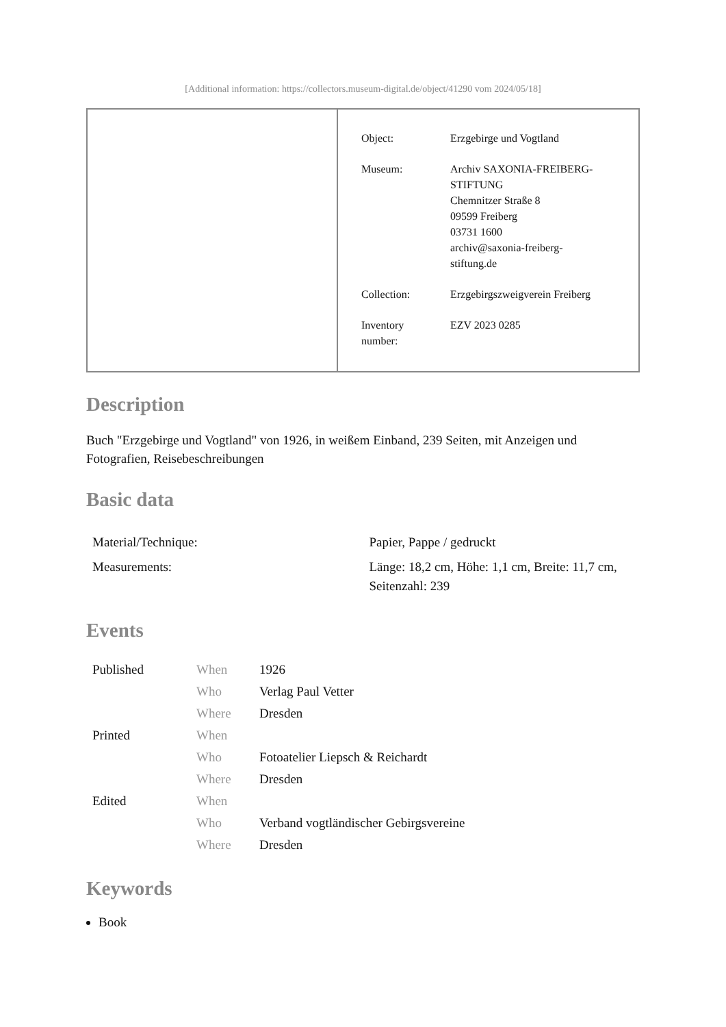[Additional information: https://collectors.museum-digital.de/object/41290 vom 2024/05/18]
| Object: | Erzgebirge und Vogtland |
| Museum: | Archiv SAXONIA-FREIBERG- STIFTUNG Chemnitzer Straße 8 09599 Freiberg 03731 1600 archiv@saxonia-freiberg- stiftung.de |
| Collection: | Erzgebirgszweigverein Freiberg |
| Inventory number: | EZV 2023 0285 |
Description
Buch "Erzgebirge und Vogtland" von 1926, in weißem Einband, 239 Seiten, mit Anzeigen und Fotografien, Reisebeschreibungen
Basic data
| Material/Technique: | Papier, Pappe / gedruckt |
| Measurements: | Länge: 18,2 cm, Höhe: 1,1 cm, Breite: 11,7 cm, Seitenzahl: 239 |
Events
| Published | When | 1926 |
| | Who | Verlag Paul Vetter |
| | Where | Dresden |
| Printed | When | |
| | Who | Fotoatelier Liepsch & Reichardt |
| | Where | Dresden |
| Edited | When | |
| | Who | Verband vogtländischer Gebirgsvereine |
| | Where | Dresden |
Keywords
Book